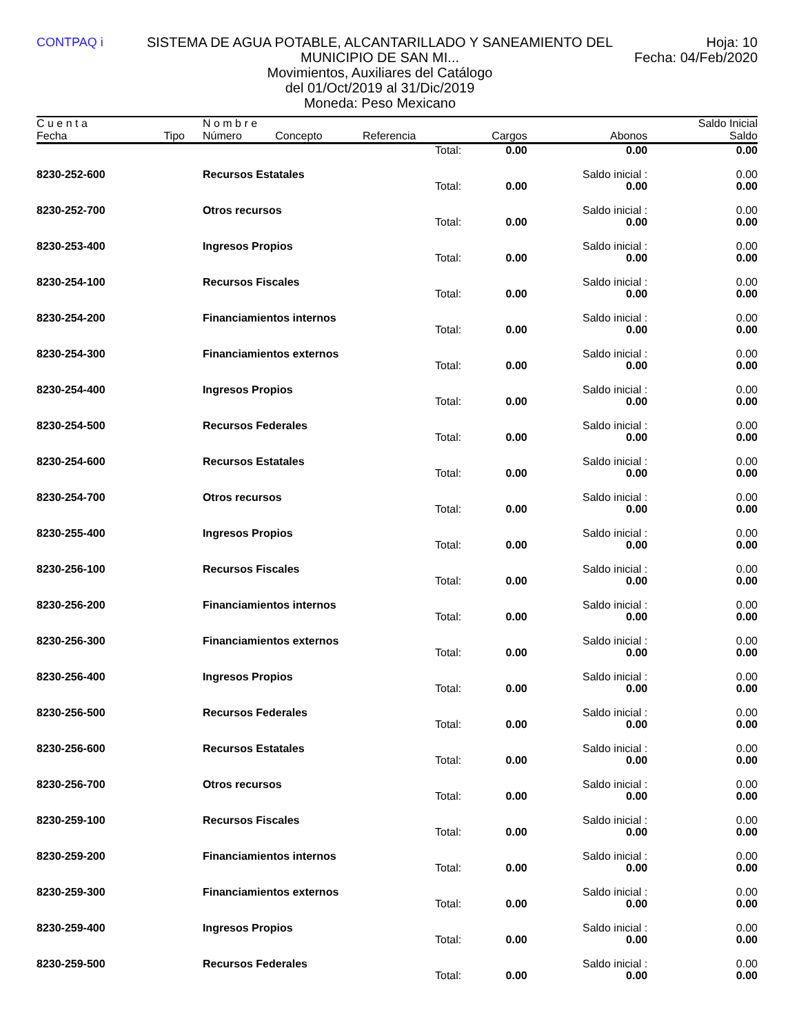CONTPAQ i SISTEMA DE AGUA POTABLE, ALCANTARILLADO Y SANEAMIENTO DEL MUNICIPIO DE SAN MI...
Movimientos, Auxiliares del Catálogo
del 01/Oct/2019 al 31/Dic/2019
Moneda: Peso Mexicano
Hoja: 10
Fecha: 04/Feb/2020
| C u e n t a | | N o m b r e | | | | | Saldo Inicial |
| --- | --- | --- | --- | --- | --- | --- | --- |
| Fecha | Tipo | Número | Concepto | Referencia | Cargos | Abonos | Saldo |
| | | | | Total: | 0.00 | 0.00 | 0.00 |
| 8230-252-600 | | Recursos Estatales | | | | Saldo inicial : | 0.00 |
| | | | | Total: | 0.00 | 0.00 | 0.00 |
| 8230-252-700 | | Otros recursos | | | | Saldo inicial : | 0.00 |
| | | | | Total: | 0.00 | 0.00 | 0.00 |
| 8230-253-400 | | Ingresos Propios | | | | Saldo inicial : | 0.00 |
| | | | | Total: | 0.00 | 0.00 | 0.00 |
| 8230-254-100 | | Recursos Fiscales | | | | Saldo inicial : | 0.00 |
| | | | | Total: | 0.00 | 0.00 | 0.00 |
| 8230-254-200 | | Financiamientos internos | | | | Saldo inicial : | 0.00 |
| | | | | Total: | 0.00 | 0.00 | 0.00 |
| 8230-254-300 | | Financiamientos externos | | | | Saldo inicial : | 0.00 |
| | | | | Total: | 0.00 | 0.00 | 0.00 |
| 8230-254-400 | | Ingresos Propios | | | | Saldo inicial : | 0.00 |
| | | | | Total: | 0.00 | 0.00 | 0.00 |
| 8230-254-500 | | Recursos Federales | | | | Saldo inicial : | 0.00 |
| | | | | Total: | 0.00 | 0.00 | 0.00 |
| 8230-254-600 | | Recursos Estatales | | | | Saldo inicial : | 0.00 |
| | | | | Total: | 0.00 | 0.00 | 0.00 |
| 8230-254-700 | | Otros recursos | | | | Saldo inicial : | 0.00 |
| | | | | Total: | 0.00 | 0.00 | 0.00 |
| 8230-255-400 | | Ingresos Propios | | | | Saldo inicial : | 0.00 |
| | | | | Total: | 0.00 | 0.00 | 0.00 |
| 8230-256-100 | | Recursos Fiscales | | | | Saldo inicial : | 0.00 |
| | | | | Total: | 0.00 | 0.00 | 0.00 |
| 8230-256-200 | | Financiamientos internos | | | | Saldo inicial : | 0.00 |
| | | | | Total: | 0.00 | 0.00 | 0.00 |
| 8230-256-300 | | Financiamientos externos | | | | Saldo inicial : | 0.00 |
| | | | | Total: | 0.00 | 0.00 | 0.00 |
| 8230-256-400 | | Ingresos Propios | | | | Saldo inicial : | 0.00 |
| | | | | Total: | 0.00 | 0.00 | 0.00 |
| 8230-256-500 | | Recursos Federales | | | | Saldo inicial : | 0.00 |
| | | | | Total: | 0.00 | 0.00 | 0.00 |
| 8230-256-600 | | Recursos Estatales | | | | Saldo inicial : | 0.00 |
| | | | | Total: | 0.00 | 0.00 | 0.00 |
| 8230-256-700 | | Otros recursos | | | | Saldo inicial : | 0.00 |
| | | | | Total: | 0.00 | 0.00 | 0.00 |
| 8230-259-100 | | Recursos Fiscales | | | | Saldo inicial : | 0.00 |
| | | | | Total: | 0.00 | 0.00 | 0.00 |
| 8230-259-200 | | Financiamientos internos | | | | Saldo inicial : | 0.00 |
| | | | | Total: | 0.00 | 0.00 | 0.00 |
| 8230-259-300 | | Financiamientos externos | | | | Saldo inicial : | 0.00 |
| | | | | Total: | 0.00 | 0.00 | 0.00 |
| 8230-259-400 | | Ingresos Propios | | | | Saldo inicial : | 0.00 |
| | | | | Total: | 0.00 | 0.00 | 0.00 |
| 8230-259-500 | | Recursos Federales | | | | Saldo inicial : | 0.00 |
| | | | | Total: | 0.00 | 0.00 | 0.00 |